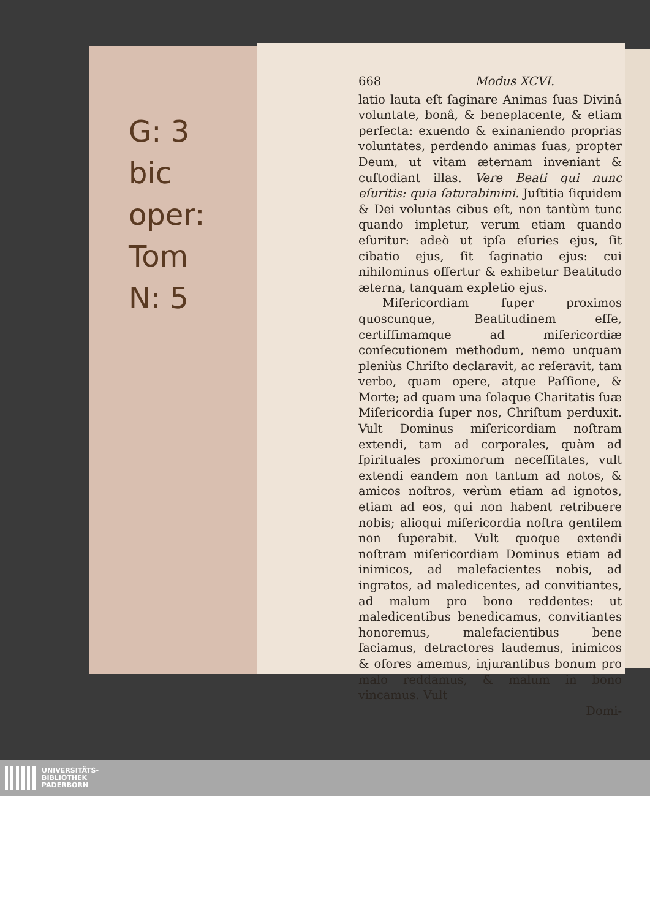G: 3
bic
oper:
Tom
N: 5
668 Modus XCVI.
latio lauta eſt ſaginare Animas ſuas Divinâ voluntate, bonâ, & beneplacente, & etiam perfecta: exuendo & exinaniendo proprias voluntates, perdendo animas ſuas, propter Deum, ut vitam æternam inveniant & cuſtodiant illas. Vere Beati qui nunc eſuritis: quia ſaturabimini. Juſtitia ſiquidem & Dei voluntas cibus eſt, non tantùm tunc quando impletur, verum etiam quando eſuritur: adeò ut ipſa eſuries ejus, ſit cibatio ejus, ſit ſaginatio ejus: cui nihilominus offertur & exhibetur Beatitudo æterna, tanquam expletio ejus.
Miſericordiam ſuper proximos quoscunque, Beatitudinem eſſe, certiſſimamque ad miſericordiæ conſecutionem methodum, nemo unquam pleniùs Chriſto declaravit, ac reſeravit, tam verbo, quam opere, atque Paſſione, & Morte; ad quam una ſolaque Charitatis ſuæ Miſericordia ſuper nos, Chriſtum perduxit. Vult Dominus miſericordiam noſtram extendi, tam ad corporales, quàm ad ſpirituales proximorum neceſſitates, vult extendi eandem non tantum ad notos, & amicos noſtros, verùm etiam ad ignotos, etiam ad eos, qui non habent retribuere nobis; alioqui miſericordia noſtra gentilem non ſuperabit. Vult quoque extendi noſtram miſericordiam Dominus etiam ad inimicos, ad malefacientes nobis, ad ingratos, ad maledicentes, ad convitiantes, ad malum pro bono reddentes: ut maledicentibus benedicamus, convitiantes honoremus, malefacientibus bene faciamus, detractores laudemus, inimicos & oſores amemus, injurantibus bonum pro malo reddamus, & malum in bono vincamus. Vult
Domi-
UNIVERSITÄTS-
BIBLIOTHEK
PADERBORN